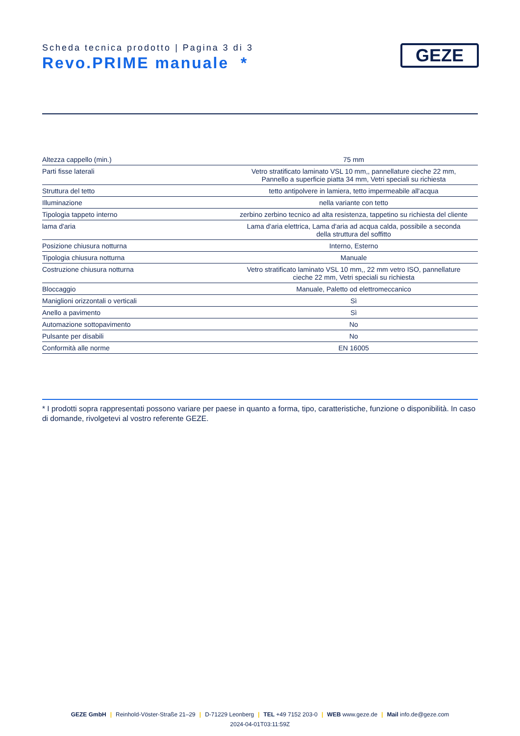Scheda tecnica prodotto | Pagina 3 di 3
Revo.PRIME manuale *
GEZE
| Altezza cappello (min.) | 75 mm |
| Parti fisse laterali | Vetro stratificato laminato VSL 10 mm,, pannellature cieche 22 mm, Pannello a superficie piatta 34 mm, Vetri speciali su richiesta |
| Struttura del tetto | tetto antipolvere in lamiera, tetto impermeabile all'acqua |
| Illuminazione | nella variante con tetto |
| Tipologia tappeto interno | zerbino zerbino tecnico ad alta resistenza, tappetino su richiesta del cliente |
| lama d'aria | Lama d'aria elettrica, Lama d'aria ad acqua calda, possibile a seconda della struttura del soffitto |
| Posizione chiusura notturna | Interno, Esterno |
| Tipologia chiusura notturna | Manuale |
| Costruzione chiusura notturna | Vetro stratificato laminato VSL 10 mm,, 22 mm vetro ISO, pannellature cieche 22 mm, Vetri speciali su richiesta |
| Bloccaggio | Manuale, Paletto od elettromeccanico |
| Maniglioni orizzontali o verticali | Sì |
| Anello a pavimento | Sì |
| Automazione sottopavimento | No |
| Pulsante per disabili | No |
| Conformità alle norme | EN 16005 |
* I prodotti sopra rappresentati possono variare per paese in quanto a forma, tipo, caratteristiche, funzione o disponibilità. In caso di domande, rivolgetevi al vostro referente GEZE.
GEZE GmbH | Reinhold-Vöster-Straße 21–29 | D-71229 Leonberg | TEL +49 7152 203-0 | WEB www.geze.de | Mail info.de@geze.com
2024-04-01T03:11:59Z